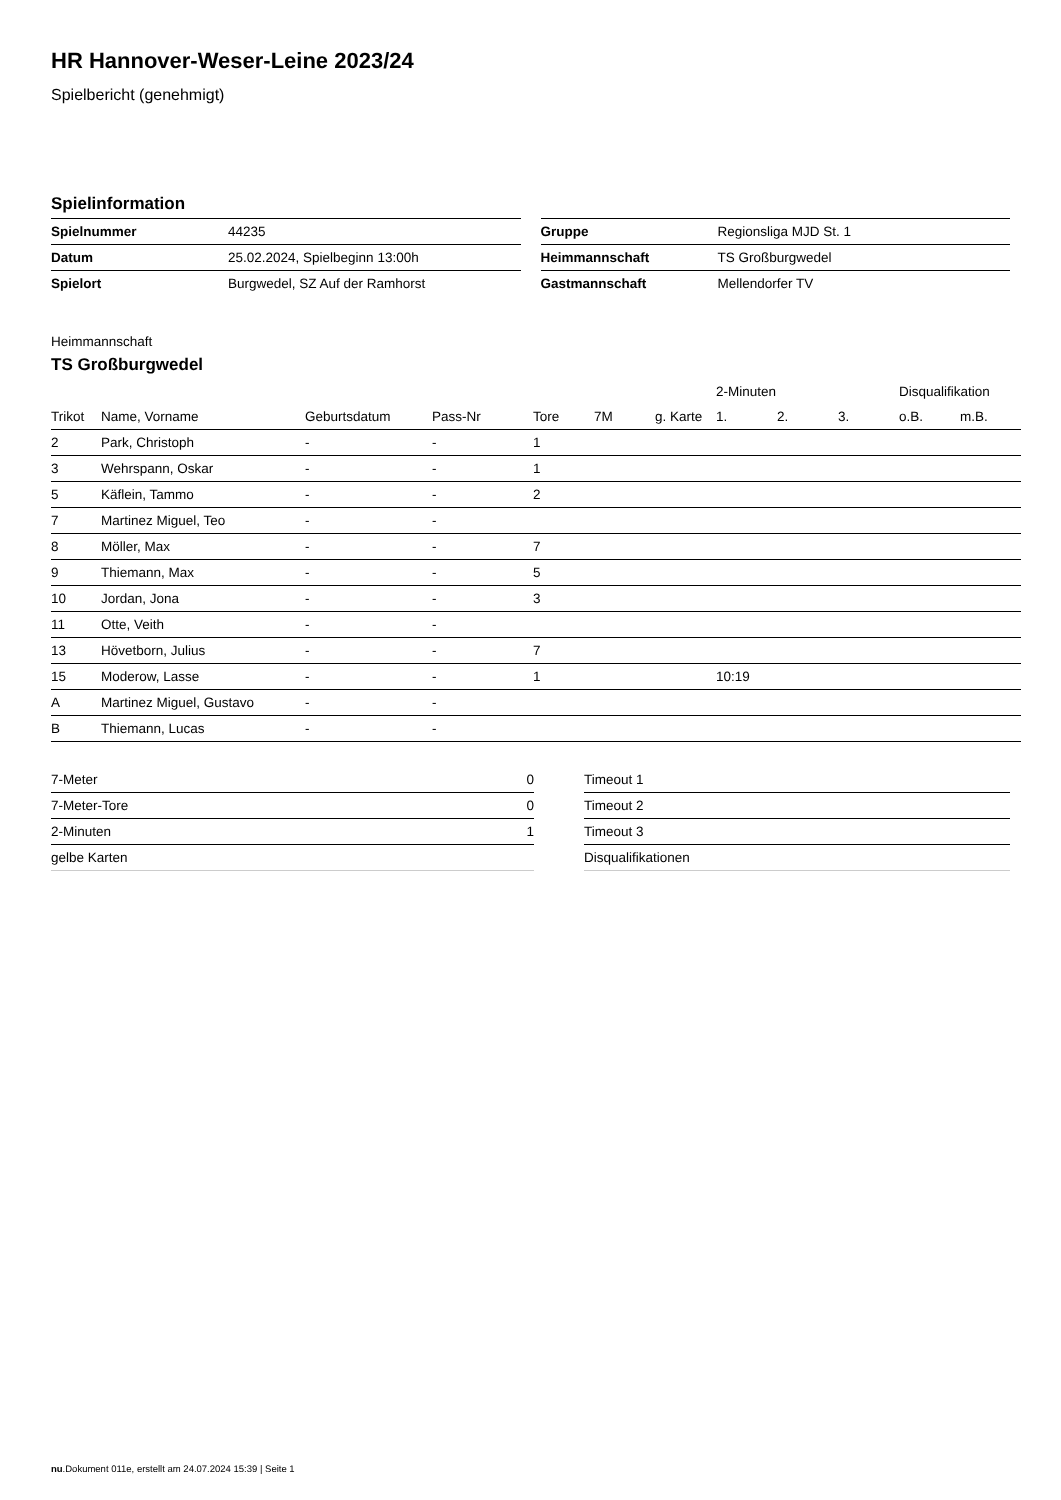HR Hannover-Weser-Leine 2023/24
Spielbericht (genehmigt)
Spielinformation
| Spielnummer | 44235 |
| Datum | 25.02.2024, Spielbeginn 13:00h |
| Spielort | Burgwedel, SZ Auf der Ramhorst |
| Gruppe | Regionsliga MJD St. 1 |
| Heimmannschaft | TS Großburgwedel |
| Gastmannschaft | Mellendorfer TV |
Heimmannschaft
TS Großburgwedel
| | | | | | | | 2-Minuten | | | Disqualifikation | |
| --- | --- | --- | --- | --- | --- | --- | --- | --- | --- | --- | --- |
| Trikot | Name, Vorname | Geburtsdatum | Pass-Nr | Tore | 7M | g. Karte | 1. | 2. | 3. | o.B. | m.B. |
| 2 | Park, Christoph | - | - | 1 | | | | | | | |
| 3 | Wehrspann, Oskar | - | - | 1 | | | | | | | |
| 5 | Käflein, Tammo | - | - | 2 | | | | | | | |
| 7 | Martinez Miguel, Teo | - | - | | | | | | | | |
| 8 | Möller, Max | - | - | 7 | | | | | | | |
| 9 | Thiemann, Max | - | - | 5 | | | | | | | |
| 10 | Jordan, Jona | - | - | 3 | | | | | | | |
| 11 | Otte, Veith | - | - | | | | | | | | |
| 13 | Hövetborn, Julius | - | - | 7 | | | | | | | |
| 15 | Moderow, Lasse | - | - | 1 | | | 10:19 | | | | |
| A | Martinez Miguel, Gustavo | - | - | | | | | | | | |
| B | Thiemann, Lucas | - | - | | | | | | | | |
| 7-Meter | 0 |
| 7-Meter-Tore | 0 |
| 2-Minuten | 1 |
| gelbe Karten | |
| Timeout 1 |
| Timeout 2 |
| Timeout 3 |
| Disqualifikationen |
nu.Dokument 011e, erstellt am 24.07.2024 15:39 | Seite 1